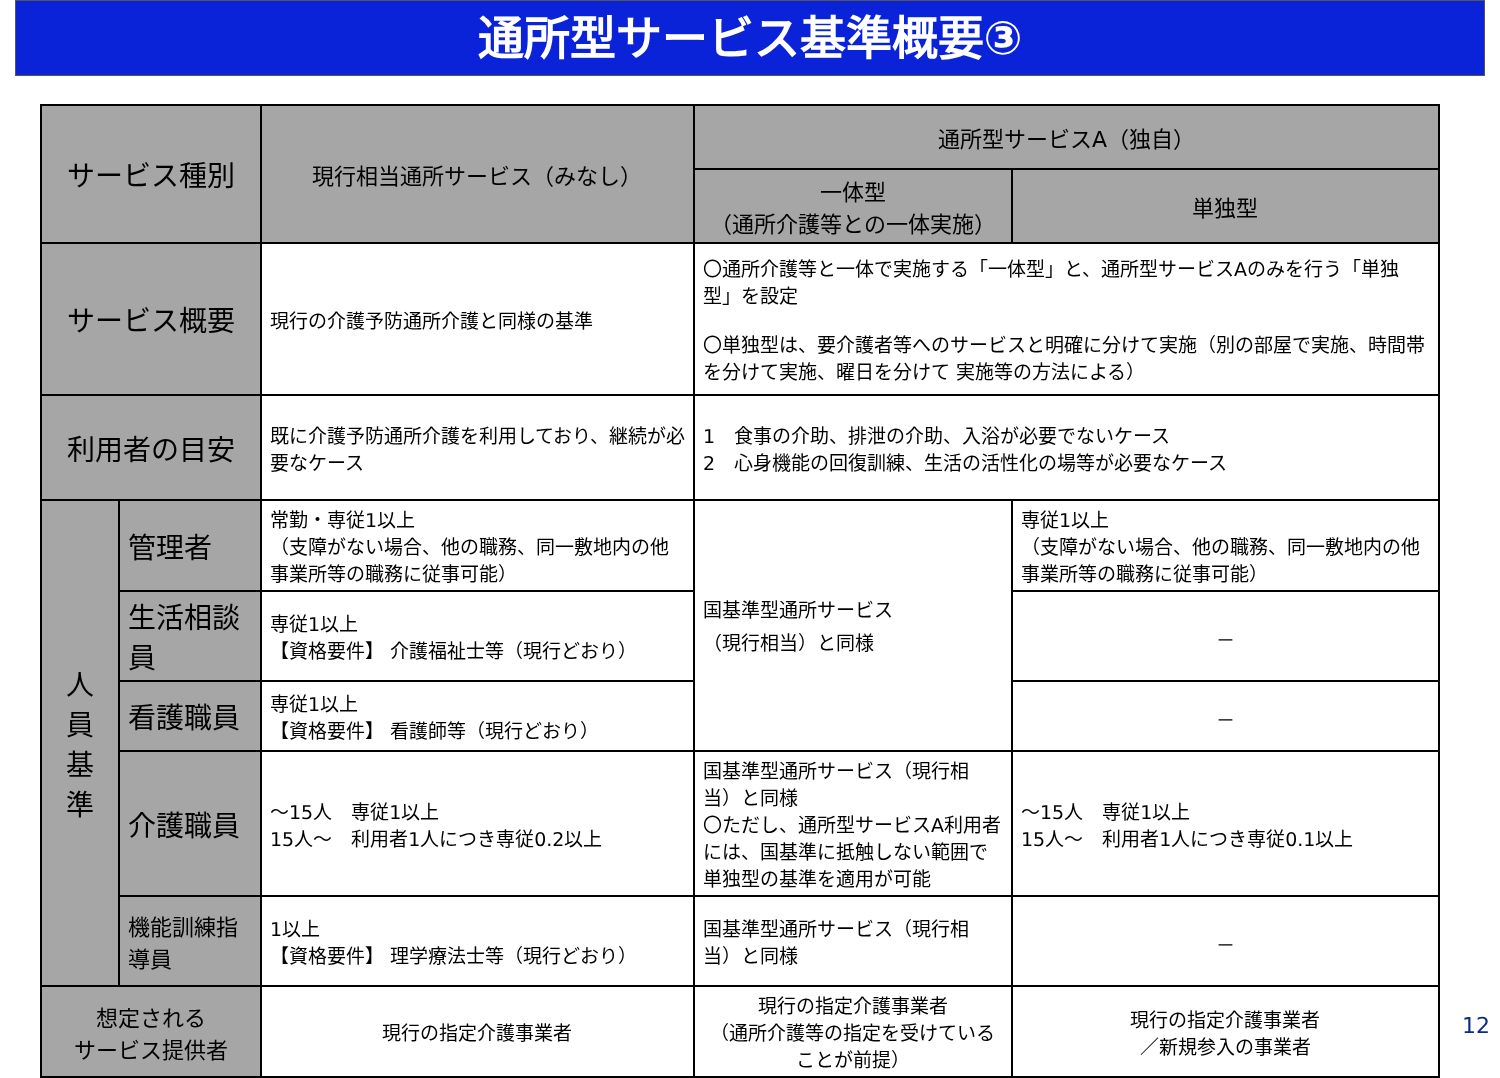通所型サービス基準概要③
| サービス種別 | | 現行相当通所サービス（みなし） | 通所型サービスA（独自） | |
| --- | --- | --- | --- | --- |
| | | | 一体型 （通所介護等との一体実施） | 単独型 |
| サービス概要 | | 現行の介護予防通所介護と同様の基準 | 〇通所介護等と一体で実施する「一体型」と、通所型サービスAのみを行う「単独型」を設定 〇単独型は、要介護者等へのサービスと明確に分けて実施（別の部屋で実施、時間帯を分けて実施、曜日を分けて 実施等の方法による） | |
| 利用者の目安 | | 既に介護予防通所介護を利用しており、継続が必要なケース | 1 食事の介助、排泄の介助、入浴が必要でないケース 2 心身機能の回復訓練、生活の活性化の場等が必要なケース | |
| 人 員 基 準 | 管理者 | 常勤・専従1以上 （支障がない場合、他の職務、同一敷地内の他事業所等の職務に従事可能） | 国基準型通所サービス （現行相当）と同様 | 専従1以上 （支障がない場合、他の職務、同一敷地内の他事業所等の職務に従事可能） |
| | 生活相談員 | 専従1以上 【資格要件】 介護福祉士等（現行どおり） | | － |
| | 看護職員 | 専従1以上 【資格要件】 看護師等（現行どおり） | | － |
| | 介護職員 | ～15人 専従1以上 15人～ 利用者1人につき専従0.2以上 | 国基準型通所サービス（現行相当）と同様 〇ただし、通所型サービスA利用者には、国基準に抵触しない範囲で単独型の基準を適用が可能 | ～15人 専従1以上 15人～ 利用者1人につき専従0.1以上 |
| | 機能訓練指導員 | 1以上 【資格要件】 理学療法士等（現行どおり） | 国基準型通所サービス（現行相当）と同様 | － |
| 想定される サービス提供者 | | 現行の指定介護事業者 | 現行の指定介護事業者 （通所介護等の指定を受けていることが前提） | 現行の指定介護事業者 ／新規参入の事業者 |
12